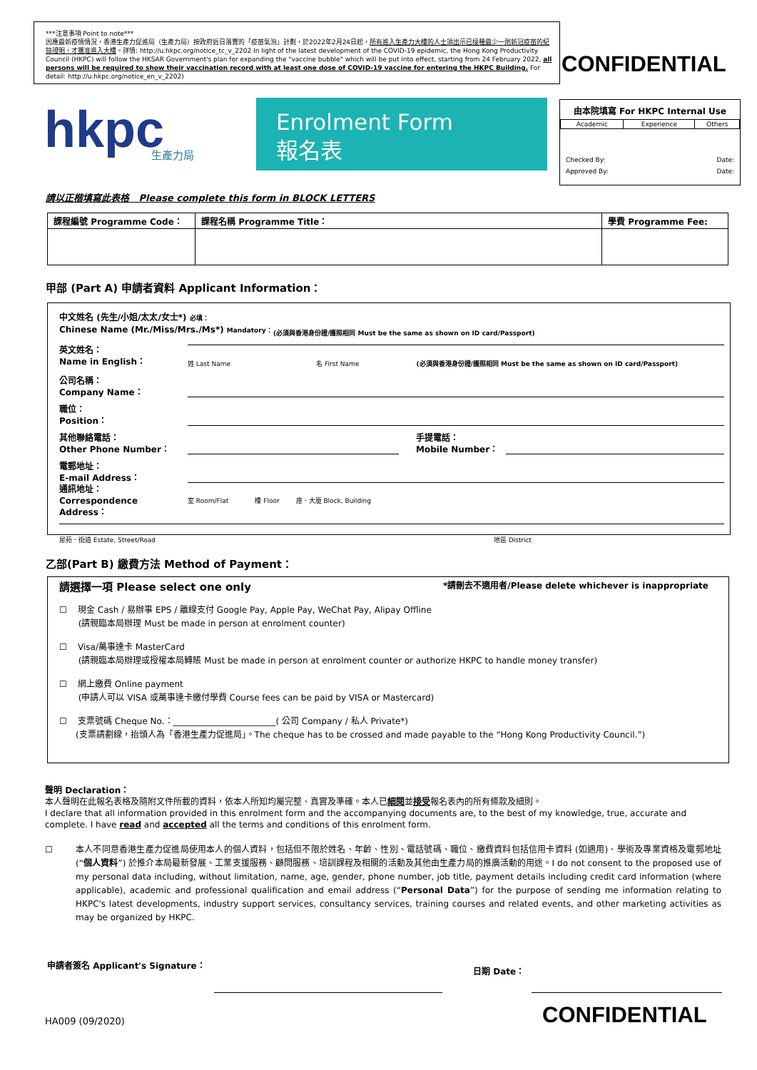***注意事項 Point to note***
因應最新疫情情況，香港生產力促進局（生產力局）按政府近日落實的「疫苗氣泡」計劃，於2022年2月24日起，所有進入生產力大樓的人士須出示已接種最少一劑新冠疫苗的紀錄證明，才獲准進入大樓。詳情: http://u.hkpc.org/notice_tc_v_2202 In light of the latest development of the COVID-19 epidemic, the Hong Kong Productivity Council (HKPC) will follow the HKSAR Government's plan for expanding the "vaccine bubble" which will be put into effect, starting from 24 February 2022, all persons will be required to show their vaccination record with at least one dose of COVID-19 vaccine for entering the HKPC Building. For detail: http://u.hkpc.org/notice_en_v_2202)
CONFIDENTIAL
hkpc
生產力局
Enrolment Form
報名表
由本院填寫 For HKPC Internal Use
| Academic | Experience | Others |
Checked By: Date:
Approved By: Date:
請以正楷填寫此表格 Please complete this form in BLOCK LETTERS
| 課程編號 Programme Code： | 課程名稱 Programme Title： | 學費 Programme Fee: |
| --- | --- | --- |
甲部 (Part A) 申請者資料 Applicant Information：
中文姓名 (先生/小姐/太太/女士*) 必填：
Chinese Name (Mr./Miss/Mrs./Ms*) Mandatory：
(必須與香港身份證/護照相同 Must be the same as shown on ID card/Passport)
英文姓名：
Name in English：
姓 Last Name 名 First Name (必須與香港身份證/護照相同 Must be the same as shown on ID card/Passport)
公司名稱：
Company Name：
職位：
Position：
其他聯絡電話：
Other Phone Number：
手提電話：
Mobile Number：
電郵地址：
E-mail Address：
通訊地址：
Correspondence Address：
室 Room/Flat 樓 Floor 座．大廈 Block, Building
屋苑．街道 Estate, Street/Road 地區 District
乙部(Part B) 繳費方法 Method of Payment：
請選擇一項 Please select one only *請刪去不適用者/Please delete whichever is inappropriate
☐ 現金 Cash / 易辦事 EPS / 離線支付 Google Pay, Apple Pay, WeChat Pay, Alipay Offline
(請親臨本局辦理 Must be made in person at enrolment counter)
☐ Visa/萬事達卡 MasterCard
(請親臨本局辦理或授權本局轉賬 Must be made in person at enrolment counter or authorize HKPC to handle money transfer)
☐ 網上繳費 Online payment
(申請人可以 VISA 或萬事達卡繳付學費 Course fees can be paid by VISA or Mastercard)
☐ 支票號碼 Cheque No.：________________________( 公司 Company / 私人 Private*)
(支票請劃線，抬頭人為「香港生產力促進局」。The cheque has to be crossed and made payable to the “Hong Kong Productivity Council.”)
聲明 Declaration：
本人聲明在此報名表格及隨附文件所載的資料，依本人所知均屬完整、真實及準確。本人已細閱並接受報名表內的所有條款及細則。
I declare that all information provided in this enrolment form and the accompanying documents are, to the best of my knowledge, true, accurate and complete. I have read and accepted all the terms and conditions of this enrolment form.
☐ 本人不同意香港生產力促進局使用本人的個人資料，包括但不限於姓名、年齡、性別、電話號碼、職位、繳費資料包括信用卡資料 (如適用)、學術及專業資格及電郵地址 (“個人資料”) 於推介本局最新發展、工業支援服務、顧問服務、培訓課程及相關的活動及其他由生產力局的推廣活動的用途。I do not consent to the proposed use of my personal data including, without limitation, name, age, gender, phone number, job title, payment details including credit card information (where applicable), academic and professional qualification and email address (“Personal Data”) for the purpose of sending me information relating to HKPC's latest developments, industry support services, consultancy services, training courses and related events, and other marketing activities as may be organized by HKPC.
申請者簽名 Applicant's Signature：
日期 Date：
HA009 (09/2020) CONFIDENTIAL